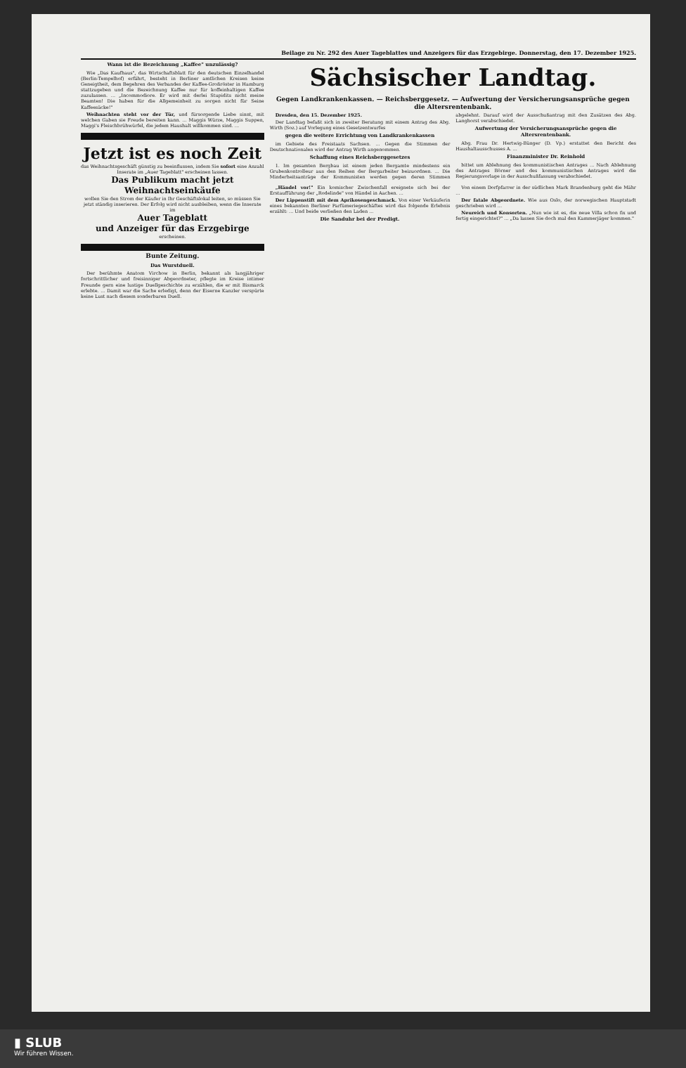Beilage zu Nr. 292 des Auer Tageblattes und Anzeigers für das Erzgebirge. Donnerstag, den 17. Dezember 1925.
Wann ist die Bezeichnung „Kaffee" unzulässig?
Wie „Das Kaufhaus", das Wirtschaftsblatt für den deutschen Einzelhandel (Berlin-Tempelhof) erfährt, besteht in Berliner amtlichen Kreisen keine Geneigtheit, dem Begehren des Verbandes der Kaffee-Großröster in Hamburg stattzugeben und die Bezeichnung Kaffee nur für koffeinhaltigen Kaffee zuzulassen. ... „Incommodiore. Er wird mit derlei Stupidits nicht meine Beamten! Die haben für die Allgemeinheit zu sorgen nicht für Seine Kaffeesäcke!"
Weihnachten steht vor der Tür, und fürsorgende Liebe sinnt, mit welchen Gaben sie Freude bereiten kann. ... Maggis Würze, Maggis Suppen, Maggi's Fleischbrühwürfel, die jedem Haushalt willkommen sind. ...
Jetzt ist es noch Zeit
das Weihnachtsgeschäft günstig zu beeinflussen, indem Sie sofort eine Anzahl Inserate im „Auer Tageblatt" erscheinen lassen.
Das Publikum macht jetzt Weihnachtseinkäufe
wollen Sie den Strom der Käufer in Ihr Geschäftslokal leiten, so müssen Sie jetzt ständig inserieren. Der Erfolg wird nicht ausbleiben, wenn die Inserate im
Auer Tageblatt
und Anzeiger für das Erzgebirge
erscheinen.
Bunte Zeitung.
Das Wurstduell.
Der berühmte Anatom Virchow in Berlin, bekannt als langjähriger fortschrittlicher und freisinniger Abgeordneter, pflegte im Kreise intimer Freunde gern eine lustige Duellgeschichte zu erzählen, die er mit Bismarck erlebte. ... Damit war die Sache erledigt, denn der Eiserne Kanzler verspürte keine Lust nach diesem sonderbaren Duell.
Sächsischer Landtag.
Gegen Landkrankenkassen. — Reichsberggesetz. — Aufwertung der Versicherungsansprüche gegen die Altersrentenbank.
Dresden, den 15. Dezember 1925.
Der Landtag befaßt sich in zweiter Beratung mit einem Antrag des Abg. Wirth (Soz.) auf Vorlegung eines Gesetzentwurfes
gegen die weitere Errichtung von Landkrankenkassen
im Gebiete des Freistaats Sachsen. ... Gegen die Stimmen der Deutschnationalen wird der Antrag Wirth angenommen.
Schaffung eines Reichsberggesetzes
1. Im gesamten Bergbau ist einem jeden Bergamte mindestens ein Grubenkontrolleur aus den Reihen der Bergarbeiter beizuordnen. ... Die Minderheitsanträge der Kommunisten werden gegen deren Stimmen abgelehnt. Darauf wird der Ausschußantrag mit den Zusätzen des Abg. Langhorst verabschiedet.
Aufwertung der Versicherungsansprüche gegen die Altersrentenbank.
Abg. Frau Dr. Hertwig-Bünger (D. Vp.) erstattet den Bericht des Haushaltausschusses A. ...
Finanzminister Dr. Reinhold
bittet um Ablehnung des kommunistischen Antrages ... Nach Ablehnung des Antrages Börner und des kommunistischen Antrages wird die Regierungsvorlage in der Ausschußfassung verabschiedet.
„Händel vor!" Ein komischer Zwischenfall ereignete sich bei der Erstaufführung der „Rodelinde" von Händel in Aachen. ...
Der Lippenstift mit dem Aprikosengeschmack. Von einer Verkäuferin eines bekannten Berliner Parfümeriegeschäftes wird das folgende Erlebnis erzählt: ... Und beide verließen den Laden ...
Die Sanduhr bei der Predigt.
Von einem Dorfpfarrer in der südlichen Mark Brandenburg geht die Mähr ...
Der fatale Abgeordnete. Wie aus Oslo, der norwegischen Hauptstadt geschrieben wird ...
Neureich und Konsorten. „Nun wie ist es, die neue Villa schon fix und fertig eingerichtet?" ... „Da lassen Sie doch mal den Kammerjäger kommen."
▮ SLUB
Wir führen Wissen.